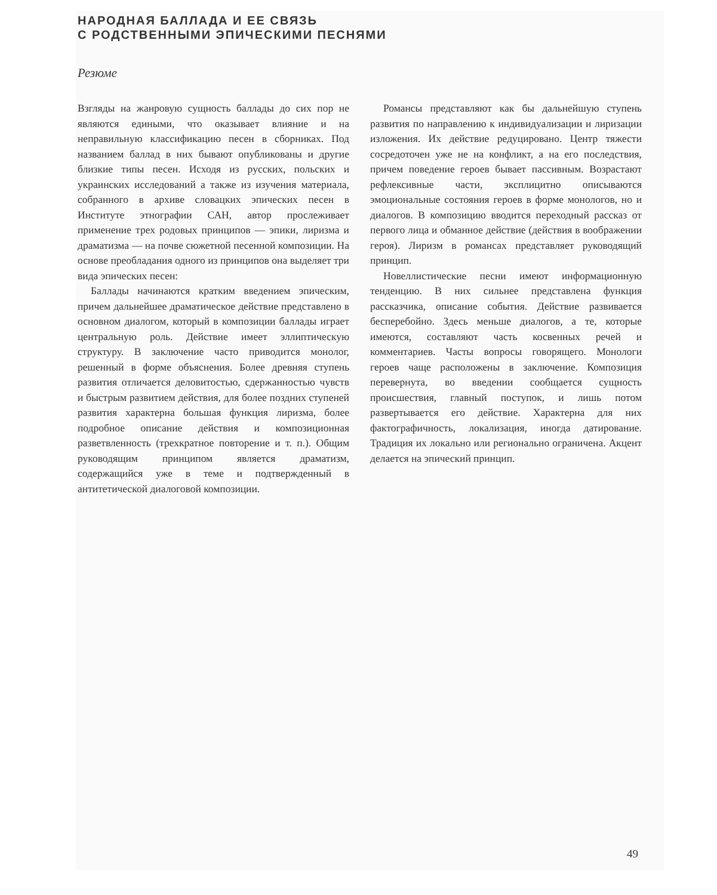НАРОДНАЯ БАЛЛАДА И ЕЕ СВЯЗЬ
С РОДСТВЕННЫМИ ЭПИЧЕСКИМИ ПЕСНЯМИ
Резюме
Взгляды на жанровую сущность баллады до сих пор не являются едиными, что оказывает влияние и на неправильную классификацию песен в сборниках. Под названием баллад в них бывают опубликованы и другие близкие типы песен. Исходя из русских, польских и украинских исследований а также из изучения материала, собранного в архиве словацких эпических песен в Институте этнографии САН, автор прослеживает применение трех родовых принципов — эпики, лиризма и драматизма — на почве сюжетной песенной композиции. На основе преобладания одного из принципов она выделяет три вида эпических песен:
Баллады начинаются кратким введением эпическим, причем дальнейшее драматическое действие представлено в основном диалогом, который в композиции баллады играет центральную роль. Действие имеет эллиптическую структуру. В заключение часто приводится монолог, решенный в форме объяснения. Более древняя ступень развития отличается деловитостью, сдержанностью чувств и быстрым развитием действия, для более поздних ступеней развития характерна большая функция лиризма, более подробное описание действия и композиционная разветвленность (трехкратное повторение и т. п.). Общим руководящим принципом является драматизм, содержащийся уже в теме и подтвержденный в антитетической диалоговой композиции.
Романсы представляют как бы дальнейшую ступень развития по направлению к индивидуализации и лиризации изложения. Их действие редуцировано. Центр тяжести сосредоточен уже не на конфликт, а на его последствия, причем поведение героев бывает пассивным. Возрастают рефлексивные части, эксплицитно описываются эмоциональные состояния героев в форме монологов, но и диалогов. В композицию вводится переходный рассказ от первого лица и обманное действие (действия в воображении героя). Лиризм в романсах представляет руководящий принцип.
Новеллистические песни имеют информационную тенденцию. В них сильнее представлена функция рассказчика, описание события. Действие развивается бесперебойно. Здесь меньше диалогов, а те, которые имеются, составляют часть косвенных речей и комментариев. Часты вопросы говорящего. Монологи героев чаще расположены в заключение. Композиция перевернута, во введении сообщается сущность происшествия, главный поступок, и лишь потом развертывается его действие. Характерна для них фактографичность, локализация, иногда датирование. Традиция их локально или регионально ограничена. Акцент делается на эпический принцип.
49